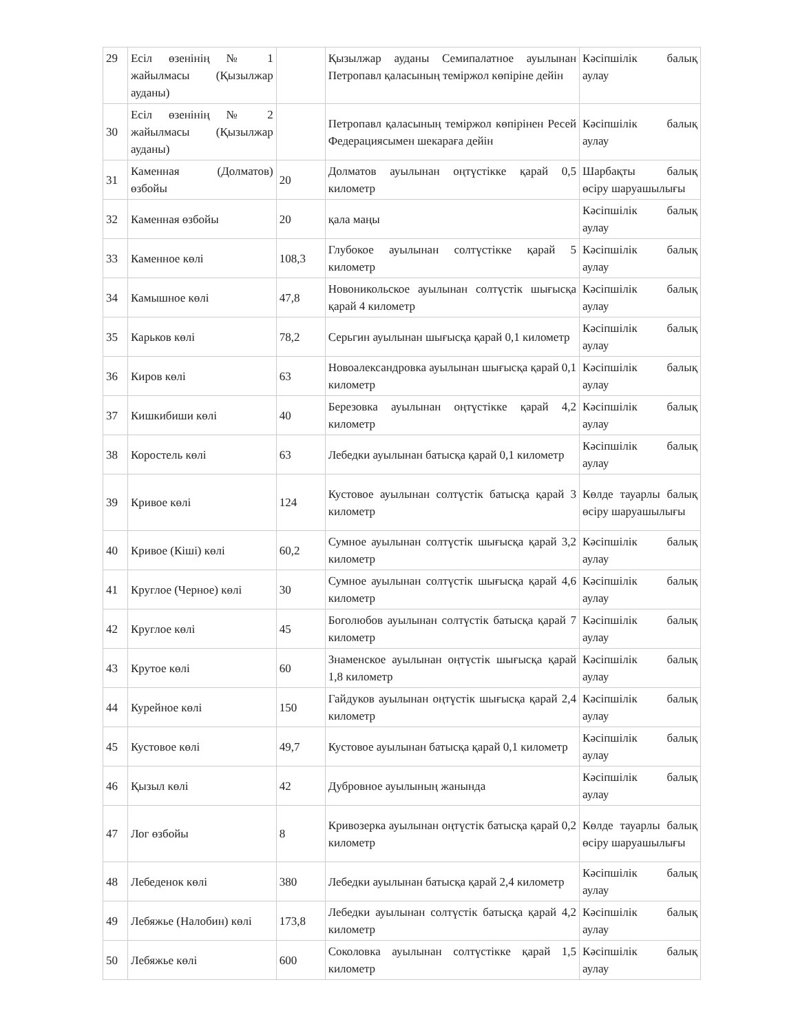| 29 | Есіл өзенінің № 1 жайылмасы (Қызылжар ауданы) | | Қызылжар ауданы Семипалатное ауылынан Петропавл қаласының теміржол көпіріне дейін | Кәсіпшілік балық аулау |
| 30 | Есіл өзенінің № 2 жайылмасы (Қызылжар ауданы) | | Петропавл қаласының теміржол көпірінен Ресей Федерациясымен шекараға дейін | Кәсіпшілік балық аулау |
| 31 | Каменная (Долматов) өзбойы | 20 | Долматов ауылынан оңтүстікке қарай 0,5 километр | Шарбақты балық өсіру шаруашылығы |
| 32 | Каменная өзбойы | 20 | қала маңы | Кәсіпшілік балық аулау |
| 33 | Каменное көлі | 108,3 | Глубокое ауылынан солтүстікке қарай 5 километр | Кәсіпшілік балық аулау |
| 34 | Камышное көлі | 47,8 | Новоникольское ауылынан солтүстік шығысқа қарай 4 километр | Кәсіпшілік балық аулау |
| 35 | Карьков көлі | 78,2 | Серьгин ауылынан шығысқа қарай 0,1 километр | Кәсіпшілік балық аулау |
| 36 | Киров көлі | 63 | Новоалександровка ауылынан шығысқа қарай 0,1 километр | Кәсіпшілік балық аулау |
| 37 | Кишкибиши көлі | 40 | Березовка ауылынан оңтүстікке қарай 4,2 километр | Кәсіпшілік балық аулау |
| 38 | Коростель көлі | 63 | Лебедки ауылынан батысқа қарай 0,1 километр | Кәсіпшілік балық аулау |
| 39 | Кривое көлі | 124 | Кустовое ауылынан солтүстік батысқа қарай 3 километр | Көлде тауарлы балық өсіру шаруашылығы |
| 40 | Кривое (Кіші) көлі | 60,2 | Сумное ауылынан солтүстік шығысқа қарай 3,2 километр | Кәсіпшілік балық аулау |
| 41 | Круглое (Черное) көлі | 30 | Сумное ауылынан солтүстік шығысқа қарай 4,6 километр | Кәсіпшілік балық аулау |
| 42 | Круглое көлі | 45 | Боголюбов ауылынан солтүстік батысқа қарай 7 километр | Кәсіпшілік балық аулау |
| 43 | Крутое көлі | 60 | Знаменское ауылынан оңтүстік шығысқа қарай 1,8 километр | Кәсіпшілік балық аулау |
| 44 | Курейное көлі | 150 | Гайдуков ауылынан оңтүстік шығысқа қарай 2,4 километр | Кәсіпшілік балық аулау |
| 45 | Кустовое көлі | 49,7 | Кустовое ауылынан батысқа қарай 0,1 километр | Кәсіпшілік балық аулау |
| 46 | Қызыл көлі | 42 | Дубровное ауылының жанында | Кәсіпшілік балық аулау |
| 47 | Лог өзбойы | 8 | Кривозерка ауылынан оңтүстік батысқа қарай 0,2 километр | Көлде тауарлы балық өсіру шаруашылығы |
| 48 | Лебеденок көлі | 380 | Лебедки ауылынан батысқа қарай 2,4 километр | Кәсіпшілік балық аулау |
| 49 | Лебяжье (Налобин) көлі | 173,8 | Лебедки ауылынан солтүстік батысқа қарай 4,2 километр | Кәсіпшілік балық аулау |
| 50 | Лебяжье көлі | 600 | Соколовка ауылынан солтүстікке қарай 1,5 километр | Кәсіпшілік балық аулау |